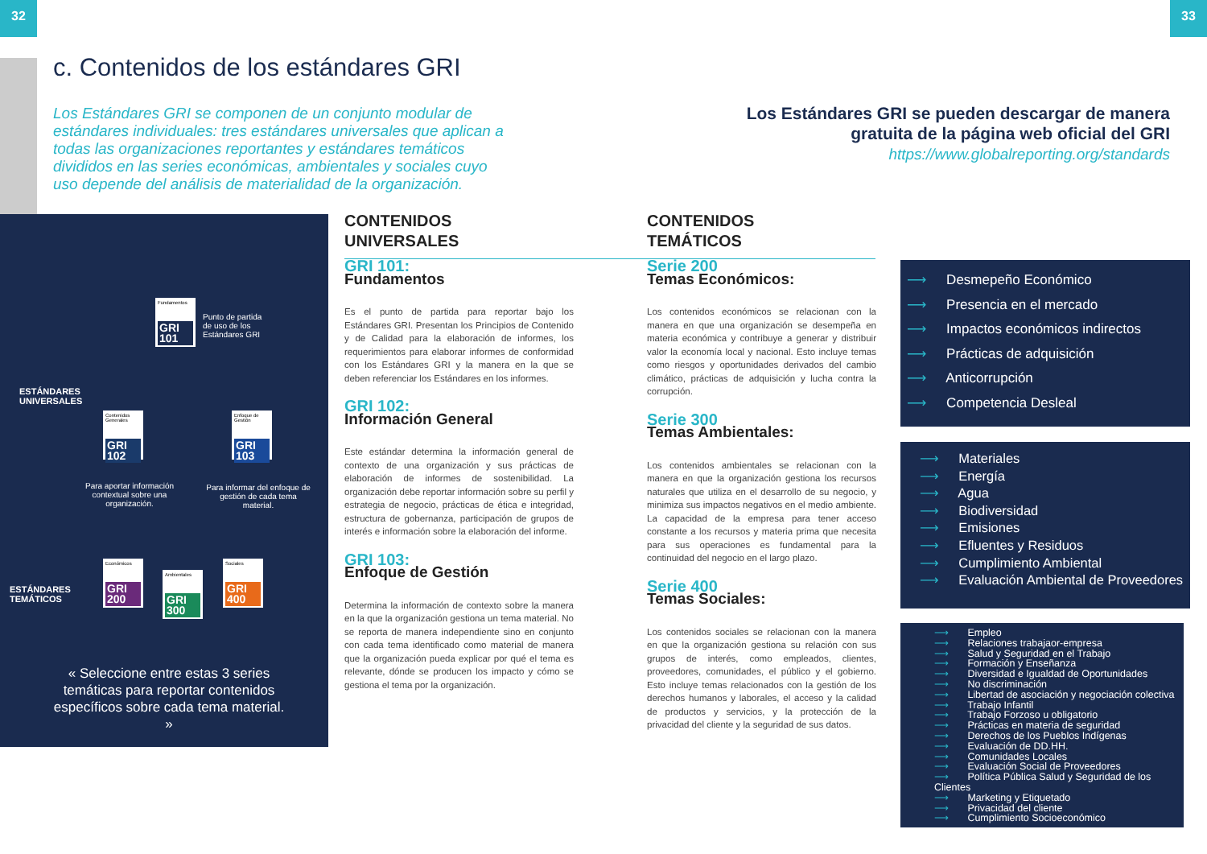32 33
c. Contenidos de los estándares GRI
Los Estándares GRI se componen de un conjunto modular de estándares individuales: tres estándares universales que aplican a todas las organizaciones reportantes y estándares temáticos divididos en las series económicas, ambientales y sociales cuyo uso depende del análisis de materialidad de la organización.
Los Estándares GRI se pueden descargar de manera
gratuita de la página web oficial del GRI
https://www.globalreporting.org/standards
Fundamentos
GRI 101
Punto de partida
de uso de los
Estándares GRI
ESTÁNDARES
UNIVERSALES
Contenidos Generales
GRI 102
Enfoque de Gestión
GRI 103
Para aportar información contextual sobre una organización.
Para informar del enfoque de gestión de cada tema material.
ESTÁNDARES
TEMÁTICOS
Económicos
GRI 200
Ambientales
GRI 300
Sociales
GRI 400
« Seleccione entre estas 3 series temáticas para reportar contenidos específicos sobre cada tema material. »
CONTENIDOS
UNIVERSALES
GRI 101:
Fundamentos
Es el punto de partida para reportar bajo los Estándares GRI. Presentan los Principios de Contenido y de Calidad para la elaboración de informes, los requerimientos para elaborar informes de conformidad con los Estándares GRI y la manera en la que se deben referenciar los Estándares en los informes.
GRI 102:
Información General
Este estándar determina la información general de contexto de una organización y sus prácticas de elaboración de informes de sostenibilidad. La organización debe reportar información sobre su perfil y estrategia de negocio, prácticas de ética e integridad, estructura de gobernanza, participación de grupos de interés e información sobre la elaboración del informe.
GRI 103:
Enfoque de Gestión
Determina la información de contexto sobre la manera en la que la organización gestiona un tema material. No se reporta de manera independiente sino en conjunto con cada tema identificado como material de manera que la organización pueda explicar por qué el tema es relevante, dónde se producen los impacto y cómo se gestiona el tema por la organización.
CONTENIDOS
TEMÁTICOS
Serie 200
Temas Económicos:
Los contenidos económicos se relacionan con la manera en que una organización se desempeña en materia económica y contribuye a generar y distribuir valor la economía local y nacional. Esto incluye temas como riesgos y oportunidades derivados del cambio climático, prácticas de adquisición y lucha contra la corrupción.
Serie 300
Temas Ambientales:
Los contenidos ambientales se relacionan con la manera en que la organización gestiona los recursos naturales que utiliza en el desarrollo de su negocio, y minimiza sus impactos negativos en el medio ambiente. La capacidad de la empresa para tener acceso constante a los recursos y materia prima que necesita para sus operaciones es fundamental para la continuidad del negocio en el largo plazo.
Serie 400
Temas Sociales:
Los contenidos sociales se relacionan con la manera en que la organización gestiona su relación con sus grupos de interés, como empleados, clientes, proveedores, comunidades, el público y el gobierno. Esto incluye temas relacionados con la gestión de los derechos humanos y laborales, el acceso y la calidad de productos y servicios, y la protección de la privacidad del cliente y la seguridad de sus datos.
⟶ Desmepeño Económico
⟶ Presencia en el mercado
⟶ Impactos económicos indirectos
⟶ Prácticas de adquisición
⟶ Anticorrupción
⟶ Competencia Desleal
⟶ Materiales
⟶ Energía
⟶ Agua
⟶ Biodiversidad
⟶ Emisiones
⟶ Efluentes y Residuos
⟶ Cumplimiento Ambiental
⟶ Evaluación Ambiental de Proveedores
⟶ Empleo
⟶ Relaciones trabajaor-empresa
⟶ Salud y Seguridad en el Trabajo
⟶ Formación y Enseñanza
⟶ Diversidad e Igualdad de Oportunidades
⟶ No discriminación
⟶ Libertad de asociación y negociación colectiva
⟶ Trabajo Infantil
⟶ Trabajo Forzoso u obligatorio
⟶ Prácticas en materia de seguridad
⟶ Derechos de los Pueblos Indígenas
⟶ Evaluación de DD.HH.
⟶ Comunidades Locales
⟶ Evaluación Social de Proveedores
⟶ Política Pública Salud y Seguridad de los Clientes
⟶ Marketing y Etiquetado
⟶ Privacidad del cliente
⟶ Cumplimiento Socioeconómico